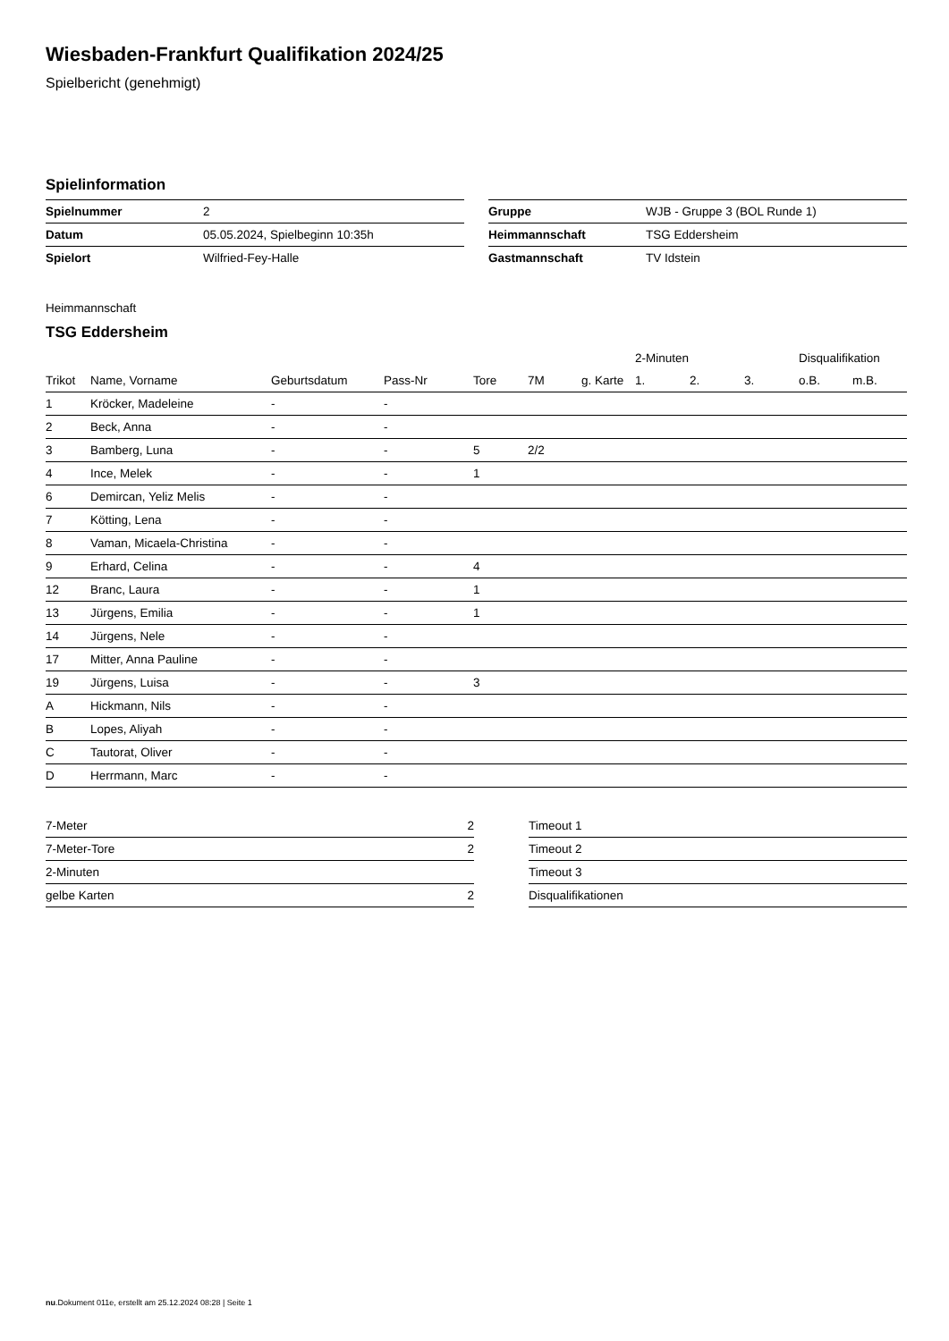Wiesbaden-Frankfurt Qualifikation 2024/25
Spielbericht (genehmigt)
Spielinformation
| Spielnummer | 2 |
| Datum | 05.05.2024, Spielbeginn 10:35h |
| Spielort | Wilfried-Fey-Halle |
| Gruppe | WJB - Gruppe 3 (BOL Runde 1) |
| Heimmannschaft | TSG Eddersheim |
| Gastmannschaft | TV Idstein |
Heimmannschaft
TSG Eddersheim
| | | | | | | | 2-Minuten | | | Disqualifikation | |
| --- | --- | --- | --- | --- | --- | --- | --- | --- | --- | --- | --- |
| Trikot | Name, Vorname | Geburtsdatum | Pass-Nr | Tore | 7M | g. Karte | 1. | 2. | 3. | o.B. | m.B. |
| 1 | Kröcker, Madeleine | - | - | | | | | | | | |
| 2 | Beck, Anna | - | - | | | | | | | | |
| 3 | Bamberg, Luna | - | - | 5 | 2/2 | | | | | | |
| 4 | Ince, Melek | - | - | 1 | | | | | | | |
| 6 | Demircan, Yeliz Melis | - | - | | | | | | | | |
| 7 | Kötting, Lena | - | - | | | | | | | | |
| 8 | Vaman, Micaela-Christina | - | - | | | | | | | | |
| 9 | Erhard, Celina | - | - | 4 | | | | | | | |
| 12 | Branc, Laura | - | - | 1 | | | | | | | |
| 13 | Jürgens, Emilia | - | - | 1 | | | | | | | |
| 14 | Jürgens, Nele | - | - | | | | | | | | |
| 17 | Mitter, Anna Pauline | - | - | | | | | | | | |
| 19 | Jürgens, Luisa | - | - | 3 | | | | | | | |
| A | Hickmann, Nils | - | - | | | | | | | | |
| B | Lopes, Aliyah | - | - | | | | | | | | |
| C | Tautorat, Oliver | - | - | | | | | | | | |
| D | Herrmann, Marc | - | - | | | | | | | | |
| 7-Meter | 2 |
| 7-Meter-Tore | 2 |
| 2-Minuten | |
| gelbe Karten | 2 |
| Timeout 1 |
| Timeout 2 |
| Timeout 3 |
| Disqualifikationen |
nu.Dokument 011e, erstellt am 25.12.2024 08:28 | Seite 1